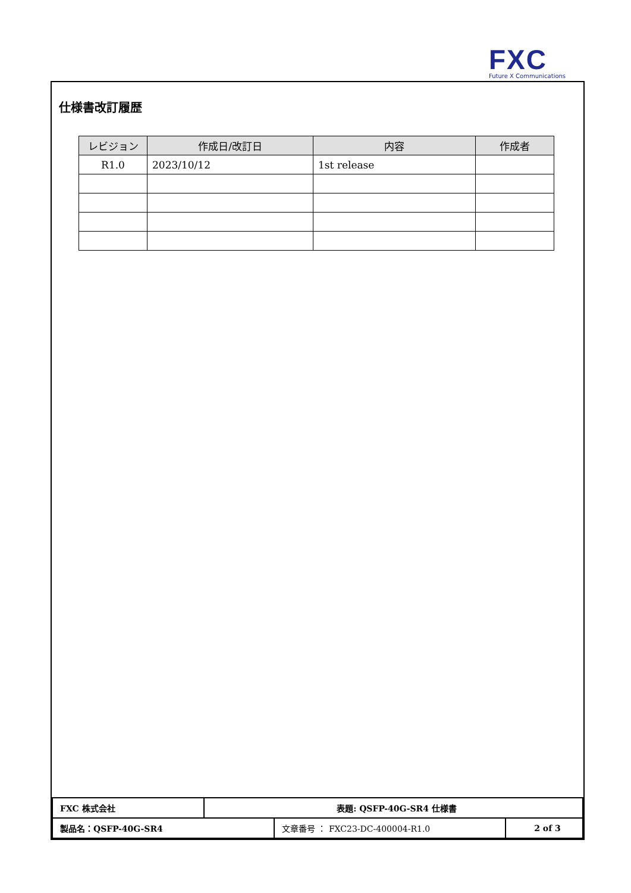FXC
Future X Communications
仕様書改訂履歴
| レビジョン | 作成日/改訂日 | 内容 | 作成者 |
| --- | --- | --- | --- |
| R1.0 | 2023/10/12 | 1st release | |
| FXC 株式会社 | 表題: QSFP-40G-SR4 仕様書 | |
| / 製品名：QSFP-40G-SR4 / 文章番号 ： FXC23-DC-400004-R1.0 / | | 2 of 3 |